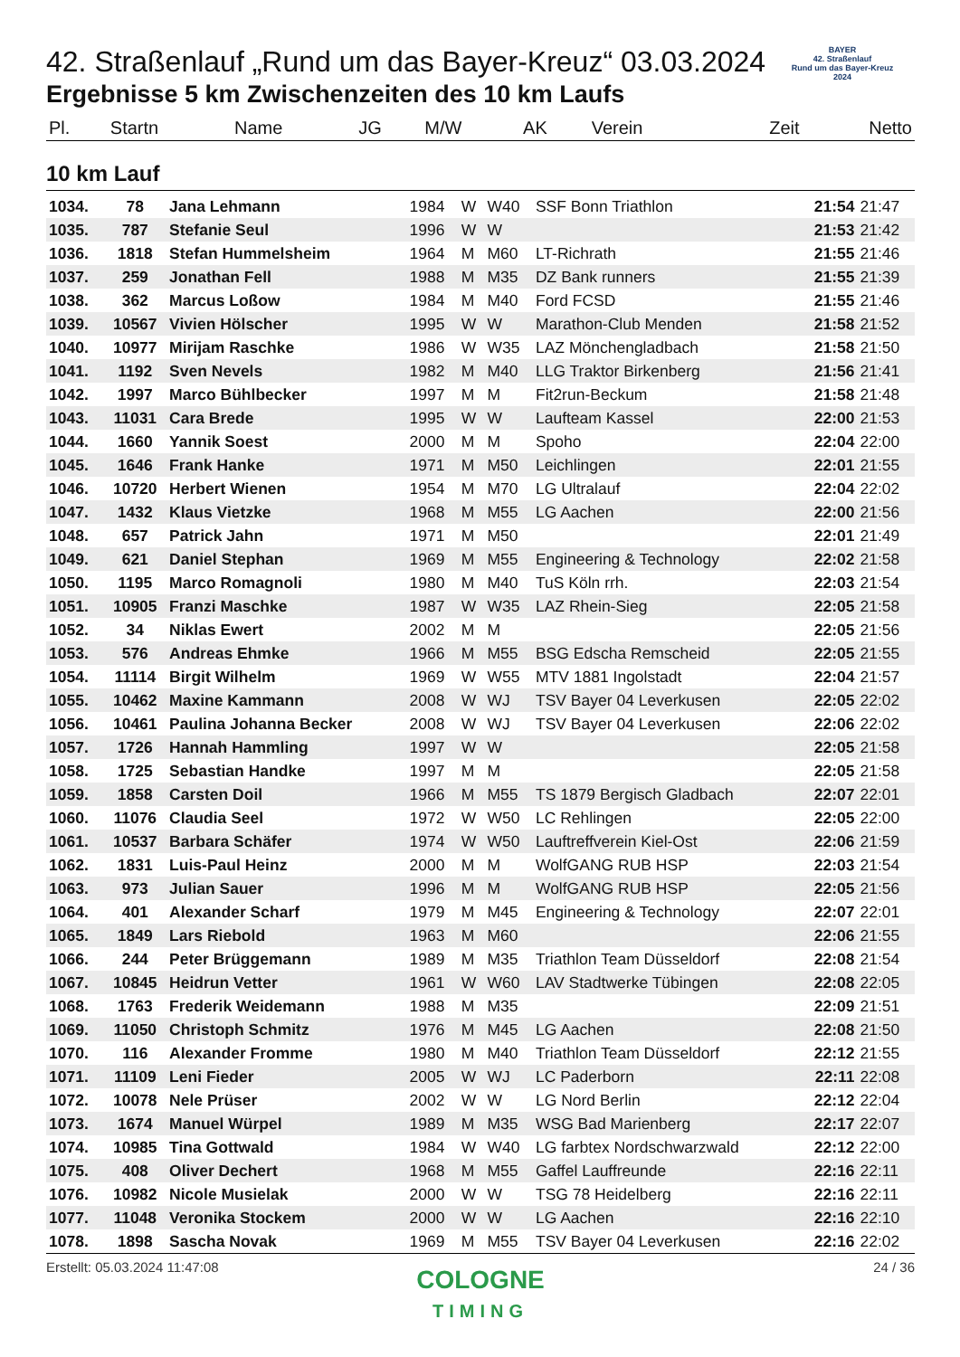BAYER
42. Straßenlauf
Rund um das Bayer-Kreuz
2024
42. Straßenlauf „Rund um das Bayer-Kreuz“ 03.03.2024
Ergebnisse 5 km Zwischenzeiten des 10 km Laufs
| Pl. | Startn | Name | JG | M/W | AK | Verein | Zeit | Netto |
| --- | --- | --- | --- | --- | --- | --- | --- | --- |
10 km Lauf
| 1034. | 78 | Jana Lehmann | 1984 | W | W40 | SSF Bonn Triathlon | 21:54 | 21:47 |
| 1035. | 787 | Stefanie Seul | 1996 | W | W | | 21:53 | 21:42 |
| 1036. | 1818 | Stefan Hummelsheim | 1964 | M | M60 | LT-Richrath | 21:55 | 21:46 |
| 1037. | 259 | Jonathan Fell | 1988 | M | M35 | DZ Bank runners | 21:55 | 21:39 |
| 1038. | 362 | Marcus Loßow | 1984 | M | M40 | Ford FCSD | 21:55 | 21:46 |
| 1039. | 10567 | Vivien Hölscher | 1995 | W | W | Marathon-Club Menden | 21:58 | 21:52 |
| 1040. | 10977 | Mirijam Raschke | 1986 | W | W35 | LAZ Mönchengladbach | 21:58 | 21:50 |
| 1041. | 1192 | Sven Nevels | 1982 | M | M40 | LLG Traktor Birkenberg | 21:56 | 21:41 |
| 1042. | 1997 | Marco Bühlbecker | 1997 | M | M | Fit2run-Beckum | 21:58 | 21:48 |
| 1043. | 11031 | Cara Brede | 1995 | W | W | Laufteam Kassel | 22:00 | 21:53 |
| 1044. | 1660 | Yannik Soest | 2000 | M | M | Spoho | 22:04 | 22:00 |
| 1045. | 1646 | Frank Hanke | 1971 | M | M50 | Leichlingen | 22:01 | 21:55 |
| 1046. | 10720 | Herbert Wienen | 1954 | M | M70 | LG Ultralauf | 22:04 | 22:02 |
| 1047. | 1432 | Klaus Vietzke | 1968 | M | M55 | LG Aachen | 22:00 | 21:56 |
| 1048. | 657 | Patrick Jahn | 1971 | M | M50 | | 22:01 | 21:49 |
| 1049. | 621 | Daniel Stephan | 1969 | M | M55 | Engineering & Technology | 22:02 | 21:58 |
| 1050. | 1195 | Marco Romagnoli | 1980 | M | M40 | TuS Köln rrh. | 22:03 | 21:54 |
| 1051. | 10905 | Franzi Maschke | 1987 | W | W35 | LAZ Rhein-Sieg | 22:05 | 21:58 |
| 1052. | 34 | Niklas Ewert | 2002 | M | M | | 22:05 | 21:56 |
| 1053. | 576 | Andreas Ehmke | 1966 | M | M55 | BSG Edscha Remscheid | 22:05 | 21:55 |
| 1054. | 11114 | Birgit Wilhelm | 1969 | W | W55 | MTV 1881 Ingolstadt | 22:04 | 21:57 |
| 1055. | 10462 | Maxine Kammann | 2008 | W | WJ | TSV Bayer 04 Leverkusen | 22:05 | 22:02 |
| 1056. | 10461 | Paulina Johanna Becker | 2008 | W | WJ | TSV Bayer 04 Leverkusen | 22:06 | 22:02 |
| 1057. | 1726 | Hannah Hammling | 1997 | W | W | | 22:05 | 21:58 |
| 1058. | 1725 | Sebastian Handke | 1997 | M | M | | 22:05 | 21:58 |
| 1059. | 1858 | Carsten Doil | 1966 | M | M55 | TS 1879 Bergisch Gladbach | 22:07 | 22:01 |
| 1060. | 11076 | Claudia Seel | 1972 | W | W50 | LC Rehlingen | 22:05 | 22:00 |
| 1061. | 10537 | Barbara Schäfer | 1974 | W | W50 | Lauftreffverein Kiel-Ost | 22:06 | 21:59 |
| 1062. | 1831 | Luis-Paul Heinz | 2000 | M | M | WolfGANG RUB HSP | 22:03 | 21:54 |
| 1063. | 973 | Julian Sauer | 1996 | M | M | WolfGANG RUB HSP | 22:05 | 21:56 |
| 1064. | 401 | Alexander Scharf | 1979 | M | M45 | Engineering & Technology | 22:07 | 22:01 |
| 1065. | 1849 | Lars Riebold | 1963 | M | M60 | | 22:06 | 21:55 |
| 1066. | 244 | Peter Brüggemann | 1989 | M | M35 | Triathlon Team Düsseldorf | 22:08 | 21:54 |
| 1067. | 10845 | Heidrun Vetter | 1961 | W | W60 | LAV Stadtwerke Tübingen | 22:08 | 22:05 |
| 1068. | 1763 | Frederik Weidemann | 1988 | M | M35 | | 22:09 | 21:51 |
| 1069. | 11050 | Christoph Schmitz | 1976 | M | M45 | LG Aachen | 22:08 | 21:50 |
| 1070. | 116 | Alexander Fromme | 1980 | M | M40 | Triathlon Team Düsseldorf | 22:12 | 21:55 |
| 1071. | 11109 | Leni Fieder | 2005 | W | WJ | LC Paderborn | 22:11 | 22:08 |
| 1072. | 10078 | Nele Prüser | 2002 | W | W | LG Nord Berlin | 22:12 | 22:04 |
| 1073. | 1674 | Manuel Würpel | 1989 | M | M35 | WSG Bad Marienberg | 22:17 | 22:07 |
| 1074. | 10985 | Tina Gottwald | 1984 | W | W40 | LG farbtex Nordschwarzwald | 22:12 | 22:00 |
| 1075. | 408 | Oliver Dechert | 1968 | M | M55 | Gaffel Lauffreunde | 22:16 | 22:11 |
| 1076. | 10982 | Nicole Musielak | 2000 | W | W | TSG 78 Heidelberg | 22:16 | 22:11 |
| 1077. | 11048 | Veronika Stockem | 2000 | W | W | LG Aachen | 22:16 | 22:10 |
| 1078. | 1898 | Sascha Novak | 1969 | M | M55 | TSV Bayer 04 Leverkusen | 22:16 | 22:02 |
Erstellt: 05.03.2024 11:47:08 24 / 36
COLOGNE
TIMING